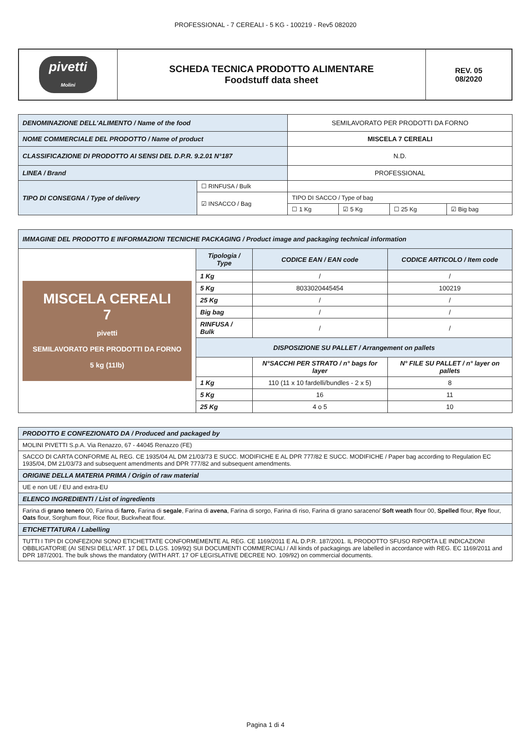PROFESSIONAL - 7 CEREALI - 5 KG - 100219 - Rev5 082020
| pivetti Molini | SCHEDA TECNICA PRODOTTO ALIMENTARE Foodstuff data sheet | REV. 05 08/2020 |
| DENOMINAZIONE DELL'ALIMENTO / Name of the food | | SEMILAVORATO PER PRODOTTI DA FORNO | | | |
| NOME COMMERCIALE DEL PRODOTTO / Name of product | | MISCELA 7 CEREALI | | | |
| CLASSIFICAZIONE DI PRODOTTO AI SENSI DEL D.P.R. 9.2.01 N°187 | | N.D. | | | |
| LINEA / Brand | | PROFESSIONAL | | | |
| TIPO DI CONSEGNA / Type of delivery | ☐ RINFUSA / Bulk | | | | |
| | ☑ INSACCO / Bag | TIPO DI SACCO / Type of bag | | | |
| | | ☐ 1 Kg | ☑ 5 Kg | ☐ 25 Kg | ☑ Big bag |
| IMMAGINE DEL PRODOTTO E INFORMAZIONI TECNICHE PACKAGING / Product image and packaging technical information | | | |
| MISCELA CEREALI 7 pivetti SEMILAVORATO PER PRODOTTI DA FORNO 5 kg (11lb) | Tipologia / Type | CODICE EAN / EAN code | CODICE ARTICOLO / Item code |
| | 1 Kg | / | / |
| | 5 Kg | 8033020445454 | 100219 |
| | 25 Kg | / | / |
| | Big bag | / | / |
| | RINFUSA / Bulk | / | / |
| | DISPOSIZIONE SU PALLET / Arrangement on pallets | | |
| | | N°SACCHI PER STRATO / n° bags for layer | N° FILE SU PALLET / n° layer on pallets |
| | 1 Kg | 110 (11 x 10 fardelli/bundles - 2 x 5) | 8 |
| | 5 Kg | 16 | 11 |
| | 25 Kg | 4 o 5 | 10 |
| PRODOTTO E CONFEZIONATO DA / Produced and packaged by |
| MOLINI PIVETTI S.p.A. Via Renazzo, 67 - 44045 Renazzo (FE) |
| SACCO DI CARTA CONFORME AL REG. CE 1935/04 AL DM 21/03/73 E SUCC. MODIFICHE E AL DPR 777/82 E SUCC. MODIFICHE / Paper bag according to Regulation EC 1935/04, DM 21/03/73 and subsequent amendments and DPR 777/82 and subsequent amendments. |
| ORIGINE DELLA MATERIA PRIMA / Origin of raw material |
| UE e non UE / EU and extra-EU |
| ELENCO INGREDIENTI / List of ingredients |
| Farina di grano tenero 00, Farina di farro , Farina di segale , Farina di avena , Farina di sorgo, Farina di riso, Farina di grano saraceno/ Soft weath flour 00, Spelled flour, Rye flour, Oats flour, Sorghum flour, Rice flour, Buckwheat flour. |
| ETICHETTATURA / Labelling |
| TUTTI I TIPI DI CONFEZIONI SONO ETICHETTATE CONFORMEMENTE AL REG. CE 1169/2011 E AL D.P.R. 187/2001. IL PRODOTTO SFUSO RIPORTA LE INDICAZIONI OBBLIGATORIE (AI SENSI DELL'ART. 17 DEL D.LGS. 109/92) SUI DOCUMENTI COMMERCIALI / All kinds of packagings are labelled in accordance with REG. EC 1169/2011 and DPR 187/2001. The bulk shows the mandatory (WITH ART. 17 OF LEGISLATIVE DECREE NO. 109/92) on commercial documents. |
Pagina 1 di 4